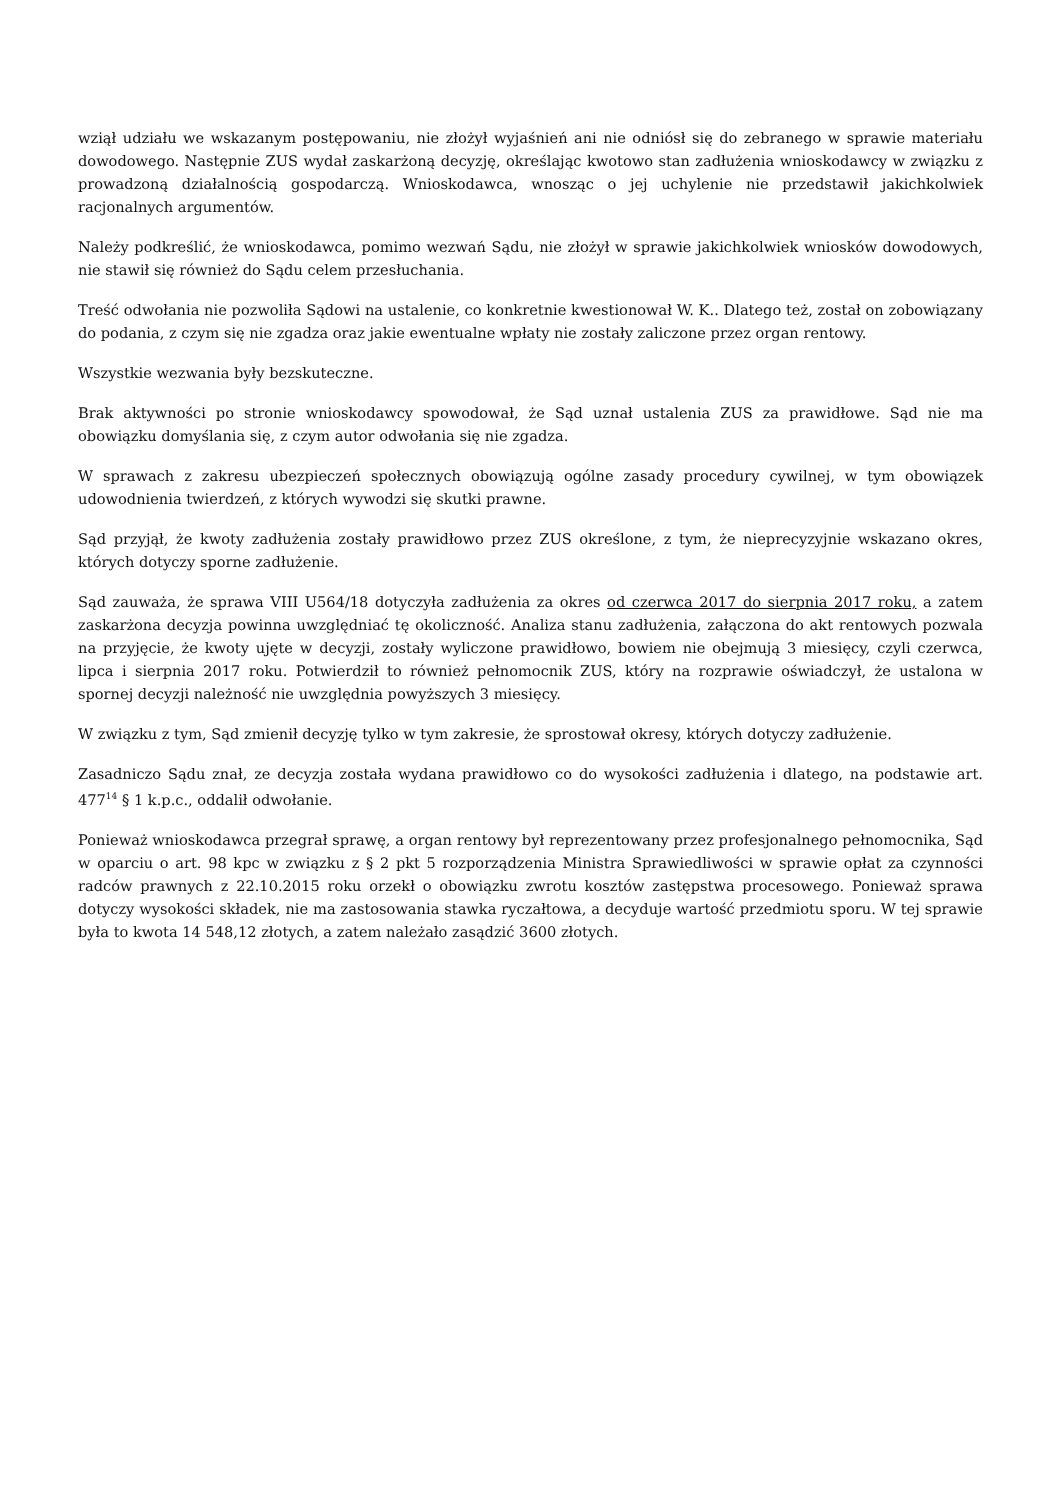wziął udziału we wskazanym postępowaniu, nie złożył wyjaśnień ani nie odniósł się do zebranego w sprawie materiału dowodowego. Następnie ZUS wydał zaskarżoną decyzję, określając kwotowo stan zadłużenia wnioskodawcy w związku z prowadzoną działalnością gospodarczą. Wnioskodawca, wnosząc o jej uchylenie nie przedstawił jakichkolwiek racjonalnych argumentów.
Należy podkreślić, że wnioskodawca, pomimo wezwań Sądu, nie złożył w sprawie jakichkolwiek wniosków dowodowych, nie stawił się również do Sądu celem przesłuchania.
Treść odwołania nie pozwoliła Sądowi na ustalenie, co konkretnie kwestionował W. K.. Dlatego też, został on zobowiązany do podania, z czym się nie zgadza oraz jakie ewentualne wpłaty nie zostały zaliczone przez organ rentowy.
Wszystkie wezwania były bezskuteczne.
Brak aktywności po stronie wnioskodawcy spowodował, że Sąd uznał ustalenia ZUS za prawidłowe. Sąd nie ma obowiązku domyślania się, z czym autor odwołania się nie zgadza.
W sprawach z zakresu ubezpieczeń społecznych obowiązują ogólne zasady procedury cywilnej, w tym obowiązek udowodnienia twierdzeń, z których wywodzi się skutki prawne.
Sąd przyjął, że kwoty zadłużenia zostały prawidłowo przez ZUS określone, z tym, że nieprecyzyjnie wskazano okres, których dotyczy sporne zadłużenie.
Sąd zauważa, że sprawa VIII U564/18 dotyczyła zadłużenia za okres od czerwca 2017 do sierpnia 2017 roku, a zatem zaskarżona decyzja powinna uwzględniać tę okoliczność. Analiza stanu zadłużenia, załączona do akt rentowych pozwala na przyjęcie, że kwoty ujęte w decyzji, zostały wyliczone prawidłowo, bowiem nie obejmują 3 miesięcy, czyli czerwca, lipca i sierpnia 2017 roku. Potwierdził to również pełnomocnik ZUS, który na rozprawie oświadczył, że ustalona w spornej decyzji należność nie uwzględnia powyższych 3 miesięcy.
W związku z tym, Sąd zmienił decyzję tylko w tym zakresie, że sprostował okresy, których dotyczy zadłużenie.
Zasadniczo Sądu znał, ze decyzja została wydana prawidłowo co do wysokości zadłużenia i dlatego, na podstawie art. 477<sup>14</sup> § 1 k.p.c., oddalił odwołanie.
Ponieważ wnioskodawca przegrał sprawę, a organ rentowy był reprezentowany przez profesjonalnego pełnomocnika, Sąd w oparciu o art. 98 kpc w związku z § 2 pkt 5 rozporządzenia Ministra Sprawiedliwości w sprawie opłat za czynności radców prawnych z 22.10.2015 roku orzekł o obowiązku zwrotu kosztów zastępstwa procesowego. Ponieważ sprawa dotyczy wysokości składek, nie ma zastosowania stawka ryczałtowa, a decyduje wartość przedmiotu sporu. W tej sprawie była to kwota 14 548,12 złotych, a zatem należało zasądzić 3600 złotych.